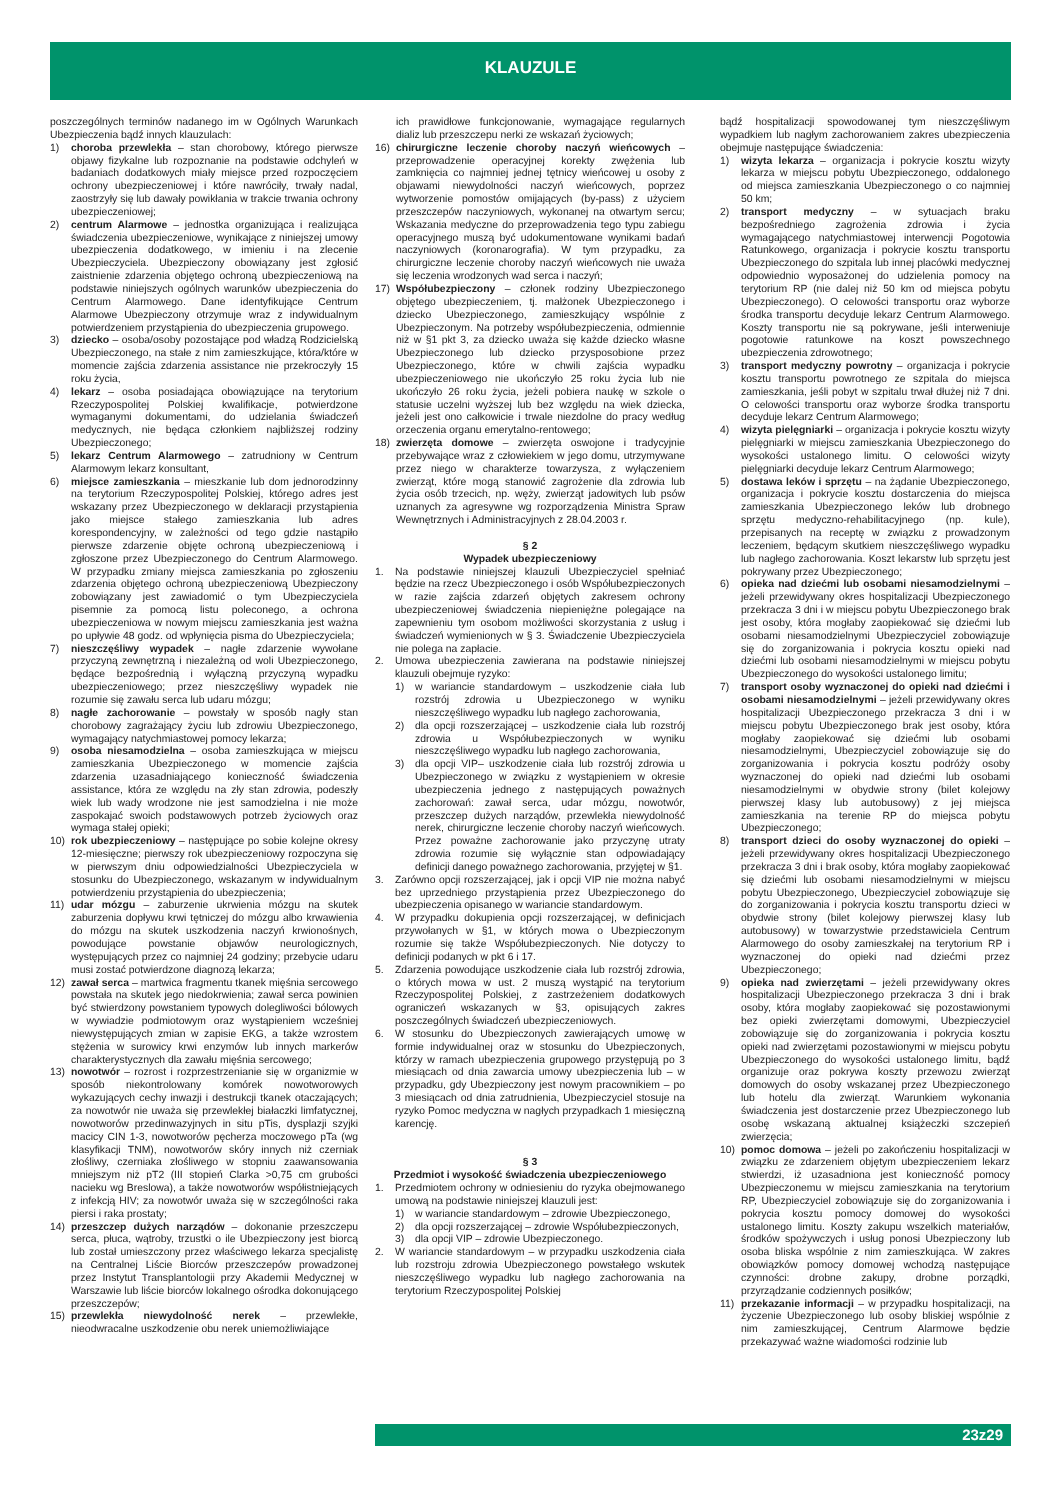KLAUZULE
poszczególnych terminów nadanego im w Ogólnych Warunkach Ubezpieczenia bądź innych klauzulach:
1) choroba przewlekła – stan chorobowy, którego pierwsze objawy fizykalne lub rozpoznanie na podstawie odchyleń w badaniach dodatkowych miały miejsce przed rozpoczęciem ochrony ubezpieczeniowej i które nawróciły, trwały nadal, zaostrzyły się lub dawały powikłania w trakcie trwania ochrony ubezpieczeniowej;
2) centrum Alarmowe – jednostka organizująca i realizująca świadczenia ubezpieczeniowe, wynikające z niniejszej umowy ubezpieczenia dodatkowego, w imieniu i na zlecenie Ubezpieczyciela. Ubezpieczony obowiązany jest zgłosić zaistnienie zdarzenia objętego ochroną ubezpieczeniową na podstawie niniejszych ogólnych warunków ubezpieczenia do Centrum Alarmowego. Dane identyfikujące Centrum Alarmowe Ubezpieczony otrzymuje wraz z indywidualnym potwierdzeniem przystąpienia do ubezpieczenia grupowego.
3) dziecko – osoba/osoby pozostające pod władzą Rodzicielską Ubezpieczonego, na stałe z nim zamieszkujące, która/które w momencie zajścia zdarzenia assistance nie przekroczyły 15 roku życia,
4) lekarz – osoba posiadająca obowiązujące na terytorium Rzeczypospolitej Polskiej kwalifikacje, potwierdzone wymaganymi dokumentami, do udzielania świadczeń medycznych, nie będąca członkiem najbliższej rodziny Ubezpieczonego;
5) lekarz Centrum Alarmowego – zatrudniony w Centrum Alarmowym lekarz konsultant,
6) miejsce zamieszkania – mieszkanie lub dom jednorodzinny na terytorium Rzeczypospolitej Polskiej, którego adres jest wskazany przez Ubezpieczonego w deklaracji przystąpienia jako miejsce stałego zamieszkania lub adres korespondencyjny, w zależności od tego gdzie nastąpiło pierwsze zdarzenie objęte ochroną ubezpieczeniową i zgłoszone przez Ubezpieczonego do Centrum Alarmowego. W przypadku zmiany miejsca zamieszkania po zgłoszeniu zdarzenia objętego ochroną ubezpieczeniową Ubezpieczony zobowiązany jest zawiadomić o tym Ubezpieczyciela pisemnie za pomocą listu poleconego, a ochrona ubezpieczeniowa w nowym miejscu zamieszkania jest ważna po upływie 48 godz. od wpłynięcia pisma do Ubezpieczyciela;
7) nieszczęśliwy wypadek – nagłe zdarzenie wywołane przyczyną zewnętrzną i niezależną od woli Ubezpieczonego, będące bezpośrednią i wyłączną przyczyną wypadku ubezpieczeniowego; przez nieszczęśliwy wypadek nie rozumie się zawału serca lub udaru mózgu;
8) nagłe zachorowanie – powstały w sposób nagły stan chorobowy zagrażający życiu lub zdrowiu Ubezpieczonego, wymagający natychmiastowej pomocy lekarza;
9) osoba niesamodzielna – osoba zamieszkująca w miejscu zamieszkania Ubezpieczonego w momencie zajścia zdarzenia uzasadniającego konieczność świadczenia assistance, która ze względu na zły stan zdrowia, podeszły wiek lub wady wrodzone nie jest samodzielna i nie może zaspokajać swoich podstawowych potrzeb życiowych oraz wymaga stałej opieki;
10) rok ubezpieczeniowy – następujące po sobie kolejne okresy 12-miesięczne; pierwszy rok ubezpieczeniowy rozpoczyna się w pierwszym dniu odpowiedzialności Ubezpieczyciela w stosunku do Ubezpieczonego, wskazanym w indywidualnym potwierdzeniu przystąpienia do ubezpieczenia;
11) udar mózgu – zaburzenie ukrwienia mózgu na skutek zaburzenia dopływu krwi tętniczej do mózgu albo krwawienia do mózgu na skutek uszkodzenia naczyń krwionośnych, powodujące powstanie objawów neurologicznych, występujących przez co najmniej 24 godziny; przebycie udaru musi zostać potwierdzone diagnozą lekarza;
12) zawał serca – martwica fragmentu tkanek mięśnia sercowego powstała na skutek jego niedokrwienia; zawał serca powinien być stwierdzony powstaniem typowych dolegliwości bólowych w wywiadzie podmiotowym oraz wystąpieniem wcześniej niewystępujących zmian w zapisie EKG, a także wzrostem stężenia w surowicy krwi enzymów lub innych markerów charakterystycznych dla zawału mięśnia sercowego;
13) nowotwór – rozrost i rozprzestrzenianie się w organizmie w sposób niekontrolowany komórek nowotworowych wykazujących cechy inwazji i destrukcji tkanek otaczających; za nowotwór nie uważa się przewlekłej białaczki limfatycznej, nowotworów przedinwazyjnych in situ pTis, dysplazji szyjki macicy CIN 1-3, nowotworów pęcherza moczowego pTa (wg klasyfikacji TNM), nowotworów skóry innych niż czerniak złośliwy, czerniaka złośliwego w stopniu zaawansowania mniejszym niż pT2 (III stopień Clarka >0,75 cm grubości nacieku wg Breslowa), a także nowotworów współistniejących z infekcją HIV; za nowotwór uważa się w szczególności raka piersi i raka prostaty;
14) przeszczep dużych narządów – dokonanie przeszczepu serca, płuca, wątroby, trzustki o ile Ubezpieczony jest biorcą lub został umieszczony przez właściwego lekarza specjalistę na Centralnej Liście Biorców przeszczepów prowadzonej przez Instytut Transplantologii przy Akademii Medycznej w Warszawie lub liście biorców lokalnego ośrodka dokonującego przeszczepów;
15) przewlekła niewydolność nerek – przewlekłe, nieodwracalne uszkodzenie obu nerek uniemożliwiające
ich prawidłowe funkcjonowanie, wymagające regularnych dializ lub przeszczepu nerki ze wskazań życiowych;
16) chirurgiczne leczenie choroby naczyń wieńcowych – przeprowadzenie operacyjnej korekty zwężenia lub zamknięcia co najmniej jednej tętnicy wieńcowej u osoby z objawami niewydolności naczyń wieńcowych, poprzez wytworzenie pomostów omijających (by-pass) z użyciem przeszczepów naczyniowych, wykonanej na otwartym sercu; Wskazania medyczne do przeprowadzenia tego typu zabiegu operacyjnego muszą być udokumentowane wynikami badań naczyniowych (koronarografia). W tym przypadku, za chirurgiczne leczenie choroby naczyń wieńcowych nie uważa się leczenia wrodzonych wad serca i naczyń;
17) Współubezpieczony – członek rodziny Ubezpieczonego objętego ubezpieczeniem, tj. małżonek Ubezpieczonego i dziecko Ubezpieczonego, zamieszkujący wspólnie z Ubezpieczonym. Na potrzeby współubezpieczenia, odmiennie niż w §1 pkt 3, za dziecko uważa się każde dziecko własne Ubezpieczonego lub dziecko przysposobione przez Ubezpieczonego, które w chwili zajścia wypadku ubezpieczeniowego nie ukończyło 25 roku życia lub nie ukończyło 26 roku życia, jeżeli pobiera naukę w szkole o statusie uczelni wyższej lub bez względu na wiek dziecka, jeżeli jest ono całkowicie i trwale niezdolne do pracy według orzeczenia organu emerytalno-rentowego;
18) zwierzęta domowe – zwierzęta oswojone i tradycyjnie przebywające wraz z człowiekiem w jego domu, utrzymywane przez niego w charakterze towarzysza, z wyłączeniem zwierząt, które mogą stanowić zagrożenie dla zdrowia lub życia osób trzecich, np. węży, zwierząt jadowitych lub psów uznanych za agresywne wg rozporządzenia Ministra Spraw Wewnętrznych i Administracyjnych z 28.04.2003 r.
§ 2
Wypadek ubezpieczeniowy
1. Na podstawie niniejszej klauzuli Ubezpieczyciel spełniać będzie na rzecz Ubezpieczonego i osób Współubezpieczonych w razie zajścia zdarzeń objętych zakresem ochrony ubezpieczeniowej świadczenia niepieniężne polegające na zapewnieniu tym osobom możliwości skorzystania z usług i świadczeń wymienionych w § 3. Świadczenie Ubezpieczyciela nie polega na zapłacie.
2. Umowa ubezpieczenia zawierana na podstawie niniejszej klauzuli obejmuje ryzyko:
1) w wariancie standardowym – uszkodzenie ciała lub rozstrój zdrowia u Ubezpieczonego w wyniku nieszczęśliwego wypadku lub nagłego zachorowania,
2) dla opcji rozszerzającej – uszkodzenie ciała lub rozstrój zdrowia u Współubezpieczonych w wyniku nieszczęśliwego wypadku lub nagłego zachorowania,
3) dla opcji VIP– uszkodzenie ciała lub rozstrój zdrowia u Ubezpieczonego w związku z wystąpieniem w okresie ubezpieczenia jednego z następujących poważnych zachorowań: zawał serca, udar mózgu, nowotwór, przeszczep dużych narządów, przewlekła niewydolność nerek, chirurgiczne leczenie choroby naczyń wieńcowych. Przez poważne zachorowanie jako przyczynę utraty zdrowia rozumie się wyłącznie stan odpowiadający definicji danego poważnego zachorowania, przyjętej w §1.
3. Zarówno opcji rozszerzającej, jak i opcji VIP nie można nabyć bez uprzedniego przystąpienia przez Ubezpieczonego do ubezpieczenia opisanego w wariancie standardowym.
4. W przypadku dokupienia opcji rozszerzającej, w definicjach przywołanych w §1, w których mowa o Ubezpieczonym rozumie się także Współubezpieczonych. Nie dotyczy to definicji podanych w pkt 6 i 17.
5. Zdarzenia powodujące uszkodzenie ciała lub rozstrój zdrowia, o których mowa w ust. 2 muszą wystąpić na terytorium Rzeczypospolitej Polskiej, z zastrzeżeniem dodatkowych ograniczeń wskazanych w §3, opisujących zakres poszczególnych świadczeń ubezpieczeniowych.
6. W stosunku do Ubezpieczonych zawierających umowę w formie indywidualnej oraz w stosunku do Ubezpieczonych, którzy w ramach ubezpieczenia grupowego przystępują po 3 miesiącach od dnia zawarcia umowy ubezpieczenia lub – w przypadku, gdy Ubezpieczony jest nowym pracownikiem – po 3 miesiącach od dnia zatrudnienia, Ubezpieczyciel stosuje na ryzyko Pomoc medyczna w nagłych przypadkach 1 miesięczną karencję.
§ 3
Przedmiot i wysokość świadczenia ubezpieczeniowego
1. Przedmiotem ochrony w odniesieniu do ryzyka obejmowanego umową na podstawie niniejszej klauzuli jest:
1) w wariancie standardowym – zdrowie Ubezpieczonego,
2) dla opcji rozszerzającej – zdrowie Współubezpieczonych,
3) dla opcji VIP – zdrowie Ubezpieczonego.
2. W wariancie standardowym – w przypadku uszkodzenia ciała lub rozstroju zdrowia Ubezpieczonego powstałego wskutek nieszczęśliwego wypadku lub nagłego zachorowania na terytorium Rzeczypospolitej Polskiej
bądź hospitalizacji spowodowanej tym nieszczęśliwym wypadkiem lub nagłym zachorowaniem zakres ubezpieczenia obejmuje następujące świadczenia:
1) wizyta lekarza – organizacja i pokrycie kosztu wizyty lekarza w miejscu pobytu Ubezpieczonego, oddalonego od miejsca zamieszkania Ubezpieczonego o co najmniej 50 km;
2) transport medyczny – w sytuacjach braku bezpośredniego zagrożenia zdrowia i życia wymagającego natychmiastowej interwencji Pogotowia Ratunkowego, organizacja i pokrycie kosztu transportu Ubezpieczonego do szpitala lub innej placówki medycznej odpowiednio wyposażonej do udzielenia pomocy na terytorium RP (nie dalej niż 50 km od miejsca pobytu Ubezpieczonego). O celowości transportu oraz wyborze środka transportu decyduje lekarz Centrum Alarmowego. Koszty transportu nie są pokrywane, jeśli interweniuje pogotowie ratunkowe na koszt powszechnego ubezpieczenia zdrowotnego;
3) transport medyczny powrotny – organizacja i pokrycie kosztu transportu powrotnego ze szpitala do miejsca zamieszkania, jeśli pobyt w szpitalu trwał dłużej niż 7 dni. O celowości transportu oraz wyborze środka transportu decyduje lekarz Centrum Alarmowego;
4) wizyta pielęgniarki – organizacja i pokrycie kosztu wizyty pielęgniarki w miejscu zamieszkania Ubezpieczonego do wysokości ustalonego limitu. O celowości wizyty pielęgniarki decyduje lekarz Centrum Alarmowego;
5) dostawa leków i sprzętu – na żądanie Ubezpieczonego, organizacja i pokrycie kosztu dostarczenia do miejsca zamieszkania Ubezpieczonego leków lub drobnego sprzętu medyczno-rehabilitacyjnego (np. kule), przepisanych na receptę w związku z prowadzonym leczeniem, będącym skutkiem nieszczęśliwego wypadku lub nagłego zachorowania. Koszt lekarstw lub sprzętu jest pokrywany przez Ubezpieczonego;
6) opieka nad dziećmi lub osobami niesamodzielnymi – jeżeli przewidywany okres hospitalizacji Ubezpieczonego przekracza 3 dni i w miejscu pobytu Ubezpieczonego brak jest osoby, która mogłaby zaopiekować się dziećmi lub osobami niesamodzielnymi Ubezpieczyciel zobowiązuje się do zorganizowania i pokrycia kosztu opieki nad dziećmi lub osobami niesamodzielnymi w miejscu pobytu Ubezpieczonego do wysokości ustalonego limitu;
7) transport osoby wyznaczonej do opieki nad dziećmi i osobami niesamodzielnymi – jeżeli przewidywany okres hospitalizacji Ubezpieczonego przekracza 3 dni i w miejscu pobytu Ubezpieczonego brak jest osoby, która mogłaby zaopiekować się dziećmi lub osobami niesamodzielnymi, Ubezpieczyciel zobowiązuje się do zorganizowania i pokrycia kosztu podróży osoby wyznaczonej do opieki nad dziećmi lub osobami niesamodzielnymi w obydwie strony (bilet kolejowy pierwszej klasy lub autobusowy) z jej miejsca zamieszkania na terenie RP do miejsca pobytu Ubezpieczonego;
8) transport dzieci do osoby wyznaczonej do opieki – jeżeli przewidywany okres hospitalizacji Ubezpieczonego przekracza 3 dni i brak osoby, która mogłaby zaopiekować się dziećmi lub osobami niesamodzielnymi w miejscu pobytu Ubezpieczonego, Ubezpieczyciel zobowiązuje się do zorganizowania i pokrycia kosztu transportu dzieci w obydwie strony (bilet kolejowy pierwszej klasy lub autobusowy) w towarzystwie przedstawiciela Centrum Alarmowego do osoby zamieszkałej na terytorium RP i wyznaczonej do opieki nad dziećmi przez Ubezpieczonego;
9) opieka nad zwierzętami – jeżeli przewidywany okres hospitalizacji Ubezpieczonego przekracza 3 dni i brak osoby, która mogłaby zaopiekować się pozostawionymi bez opieki zwierzętami domowymi, Ubezpieczyciel zobowiązuje się do zorganizowania i pokrycia kosztu opieki nad zwierzętami pozostawionymi w miejscu pobytu Ubezpieczonego do wysokości ustalonego limitu, bądź organizuje oraz pokrywa koszty przewozu zwierząt domowych do osoby wskazanej przez Ubezpieczonego lub hotelu dla zwierząt. Warunkiem wykonania świadczenia jest dostarczenie przez Ubezpieczonego lub osobę wskazaną aktualnej książeczki szczepień zwierzęcia;
10) pomoc domowa – jeżeli po zakończeniu hospitalizacji w związku ze zdarzeniem objętym ubezpieczeniem lekarz stwierdzi, iż uzasadniona jest konieczność pomocy Ubezpieczonemu w miejscu zamieszkania na terytorium RP, Ubezpieczyciel zobowiązuje się do zorganizowania i pokrycia kosztu pomocy domowej do wysokości ustalonego limitu. Koszty zakupu wszelkich materiałów, środków spożywczych i usług ponosi Ubezpieczony lub osoba bliska wspólnie z nim zamieszkująca. W zakres obowiązków pomocy domowej wchodzą następujące czynności: drobne zakupy, drobne porządki, przyrządzanie codziennych posiłków;
11) przekazanie informacji – w przypadku hospitalizacji, na życzenie Ubezpieczonego lub osoby bliskiej wspólnie z nim zamieszkującej, Centrum Alarmowe będzie przekazywać ważne wiadomości rodzinie lub
23z29